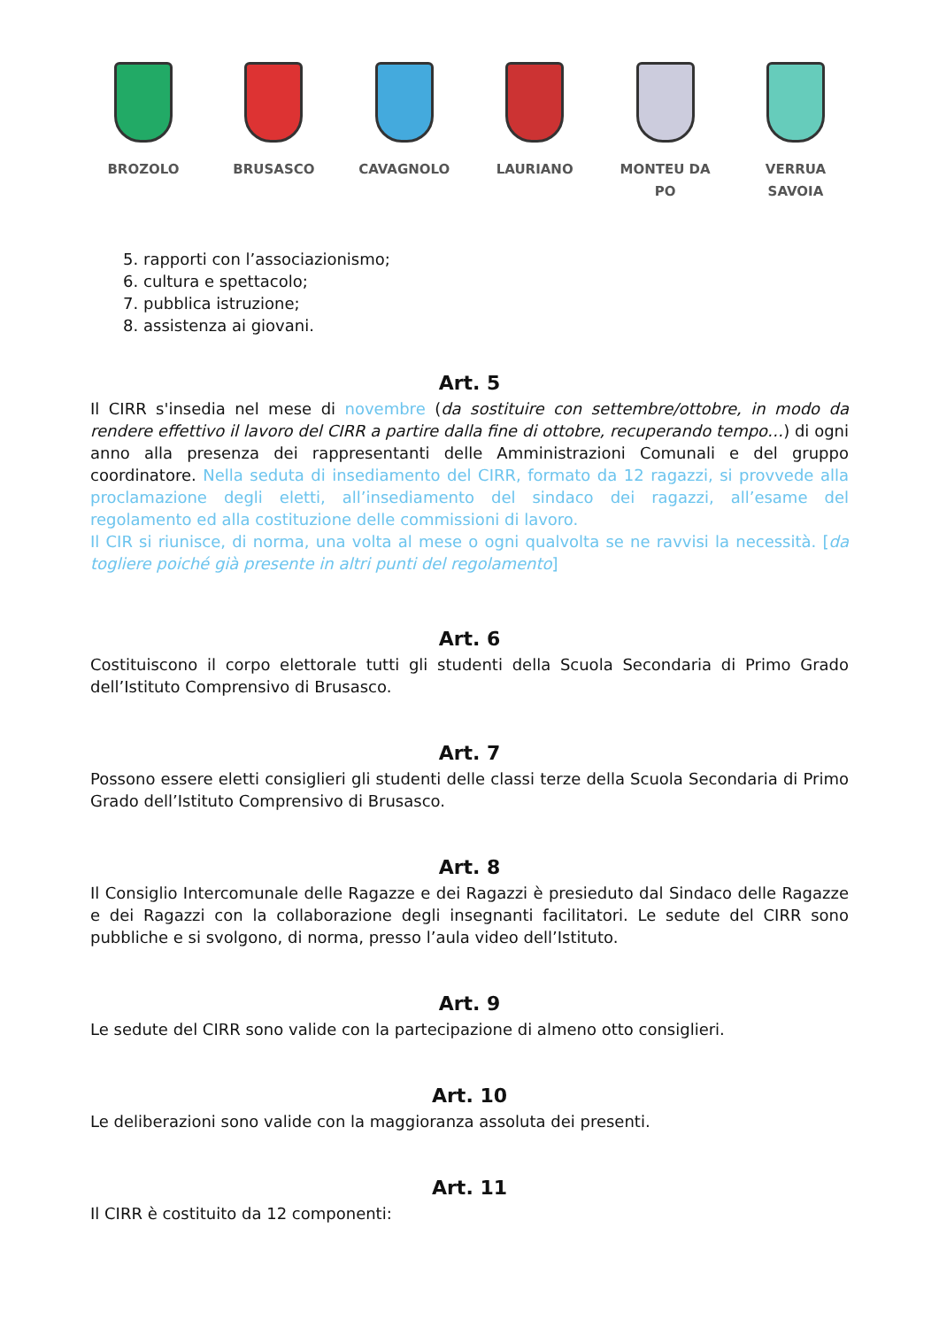BROZOLO BRUSASCO CAVAGNOLO LAURIANO MONTEU DA PO VERRUA SAVOIA
5. rapporti con l’associazionismo;
6. cultura e spettacolo;
7. pubblica istruzione;
8. assistenza ai giovani.
Art. 5
Il CIRR s'insedia nel mese di novembre (da sostituire con settembre/ottobre, in modo da rendere effettivo il lavoro del CIRR a partire dalla fine di ottobre, recuperando tempo…) di ogni anno alla presenza dei rappresentanti delle Amministrazioni Comunali e del gruppo coordinatore. Nella seduta di insediamento del CIRR, formato da 12 ragazzi, si provvede alla proclamazione degli eletti, all’insediamento del sindaco dei ragazzi, all’esame del regolamento ed alla costituzione delle commissioni di lavoro.
Il CIR si riunisce, di norma, una volta al mese o ogni qualvolta se ne ravvisi la necessità. [da togliere poiché già presente in altri punti del regolamento]
Art. 6
Costituiscono il corpo elettorale tutti gli studenti della Scuola Secondaria di Primo Grado dell’Istituto Comprensivo di Brusasco.
Art. 7
Possono essere eletti consiglieri gli studenti delle classi terze della Scuola Secondaria di Primo Grado dell’Istituto Comprensivo di Brusasco.
Art. 8
Il Consiglio Intercomunale delle Ragazze e dei Ragazzi è presieduto dal Sindaco delle Ragazze e dei Ragazzi con la collaborazione degli insegnanti facilitatori. Le sedute del CIRR sono pubbliche e si svolgono, di norma, presso l’aula video dell’Istituto.
Art. 9
Le sedute del CIRR sono valide con la partecipazione di almeno otto consiglieri.
Art. 10
Le deliberazioni sono valide con la maggioranza assoluta dei presenti.
Art. 11
Il CIRR è costituito da 12 componenti: